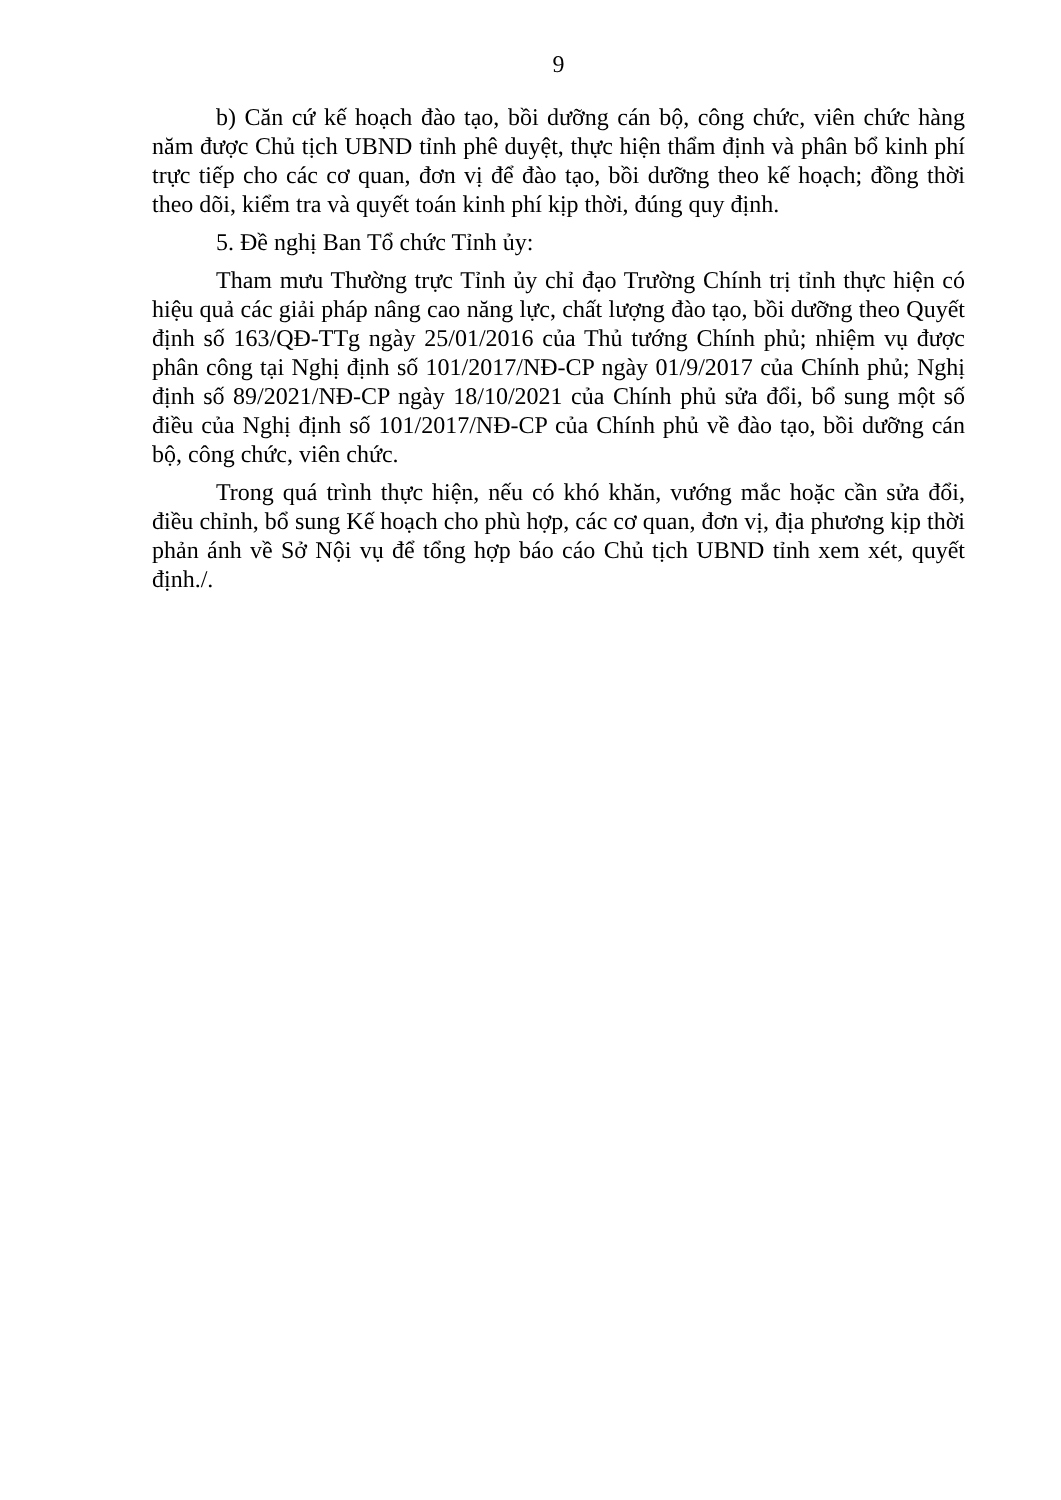9
b) Căn cứ kế hoạch đào tạo, bồi dưỡng cán bộ, công chức, viên chức hàng năm được Chủ tịch UBND tỉnh phê duyệt, thực hiện thẩm định và phân bổ kinh phí trực tiếp cho các cơ quan, đơn vị để đào tạo, bồi dưỡng theo kế hoạch; đồng thời theo dõi, kiểm tra và quyết toán kinh phí kịp thời, đúng quy định.
5. Đề nghị Ban Tổ chức Tỉnh ủy:
Tham mưu Thường trực Tỉnh ủy chỉ đạo Trường Chính trị tỉnh thực hiện có hiệu quả các giải pháp nâng cao năng lực, chất lượng đào tạo, bồi dưỡng theo Quyết định số 163/QĐ-TTg ngày 25/01/2016 của Thủ tướng Chính phủ; nhiệm vụ được phân công tại Nghị định số 101/2017/NĐ-CP ngày 01/9/2017 của Chính phủ; Nghị định số 89/2021/NĐ-CP ngày 18/10/2021 của Chính phủ sửa đổi, bổ sung một số điều của Nghị định số 101/2017/NĐ-CP của Chính phủ về đào tạo, bồi dưỡng cán bộ, công chức, viên chức.
Trong quá trình thực hiện, nếu có khó khăn, vướng mắc hoặc cần sửa đổi, điều chỉnh, bổ sung Kế hoạch cho phù hợp, các cơ quan, đơn vị, địa phương kịp thời phản ánh về Sở Nội vụ để tổng hợp báo cáo Chủ tịch UBND tỉnh xem xét, quyết định./.